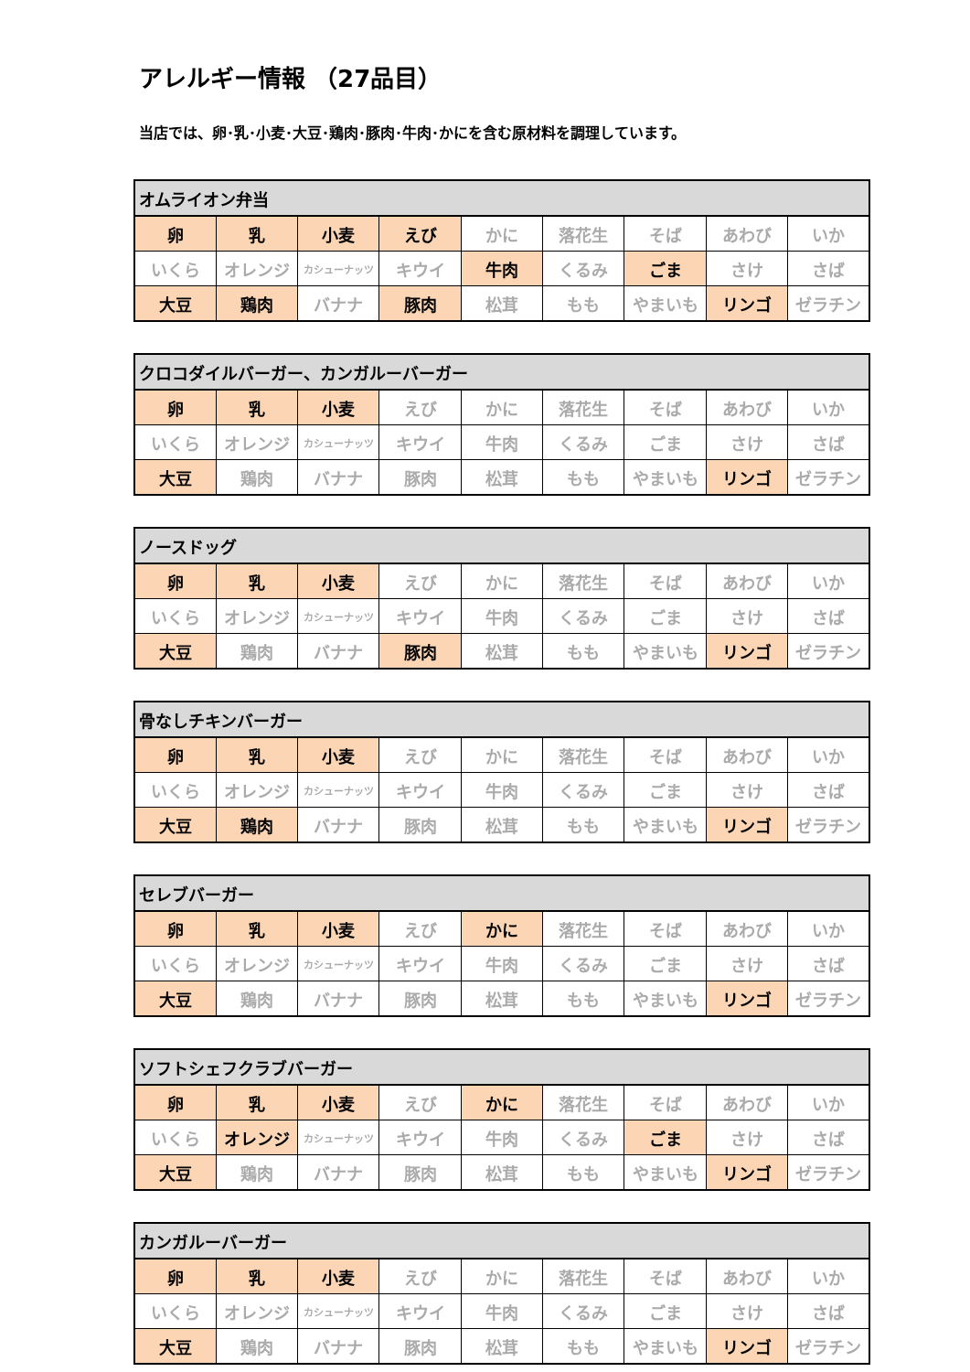アレルギー情報 （27品目）
当店では、卵･乳･小麦･大豆･鶏肉･豚肉･牛肉･かにを含む原材料を調理しています。
| オムライオン弁当 | | | | | | | | |
| --- | --- | --- | --- | --- | --- | --- | --- | --- |
| 卵 | 乳 | 小麦 | えび | かに | 落花生 | そば | あわび | いか |
| いくら | オレンジ | カシューナッツ | キウイ | 牛肉 | くるみ | ごま | さけ | さば |
| 大豆 | 鶏肉 | バナナ | 豚肉 | 松茸 | もも | やまいも | リンゴ | ゼラチン |
| クロコダイルバーガー、カンガルーバーガー | | | | | | | | |
| --- | --- | --- | --- | --- | --- | --- | --- | --- |
| 卵 | 乳 | 小麦 | えび | かに | 落花生 | そば | あわび | いか |
| いくら | オレンジ | カシューナッツ | キウイ | 牛肉 | くるみ | ごま | さけ | さば |
| 大豆 | 鶏肉 | バナナ | 豚肉 | 松茸 | もも | やまいも | リンゴ | ゼラチン |
| ノースドッグ | | | | | | | | |
| --- | --- | --- | --- | --- | --- | --- | --- | --- |
| 卵 | 乳 | 小麦 | えび | かに | 落花生 | そば | あわび | いか |
| いくら | オレンジ | カシューナッツ | キウイ | 牛肉 | くるみ | ごま | さけ | さば |
| 大豆 | 鶏肉 | バナナ | 豚肉 | 松茸 | もも | やまいも | リンゴ | ゼラチン |
| 骨なしチキンバーガー | | | | | | | | |
| --- | --- | --- | --- | --- | --- | --- | --- | --- |
| 卵 | 乳 | 小麦 | えび | かに | 落花生 | そば | あわび | いか |
| いくら | オレンジ | カシューナッツ | キウイ | 牛肉 | くるみ | ごま | さけ | さば |
| 大豆 | 鶏肉 | バナナ | 豚肉 | 松茸 | もも | やまいも | リンゴ | ゼラチン |
| セレブバーガー | | | | | | | | |
| --- | --- | --- | --- | --- | --- | --- | --- | --- |
| 卵 | 乳 | 小麦 | えび | かに | 落花生 | そば | あわび | いか |
| いくら | オレンジ | カシューナッツ | キウイ | 牛肉 | くるみ | ごま | さけ | さば |
| 大豆 | 鶏肉 | バナナ | 豚肉 | 松茸 | もも | やまいも | リンゴ | ゼラチン |
| ソフトシェフクラブバーガー | | | | | | | | |
| --- | --- | --- | --- | --- | --- | --- | --- | --- |
| 卵 | 乳 | 小麦 | えび | かに | 落花生 | そば | あわび | いか |
| いくら | オレンジ | カシューナッツ | キウイ | 牛肉 | くるみ | ごま | さけ | さば |
| 大豆 | 鶏肉 | バナナ | 豚肉 | 松茸 | もも | やまいも | リンゴ | ゼラチン |
| カンガルーバーガー | | | | | | | | |
| --- | --- | --- | --- | --- | --- | --- | --- | --- |
| 卵 | 乳 | 小麦 | えび | かに | 落花生 | そば | あわび | いか |
| いくら | オレンジ | カシューナッツ | キウイ | 牛肉 | くるみ | ごま | さけ | さば |
| 大豆 | 鶏肉 | バナナ | 豚肉 | 松茸 | もも | やまいも | リンゴ | ゼラチン |